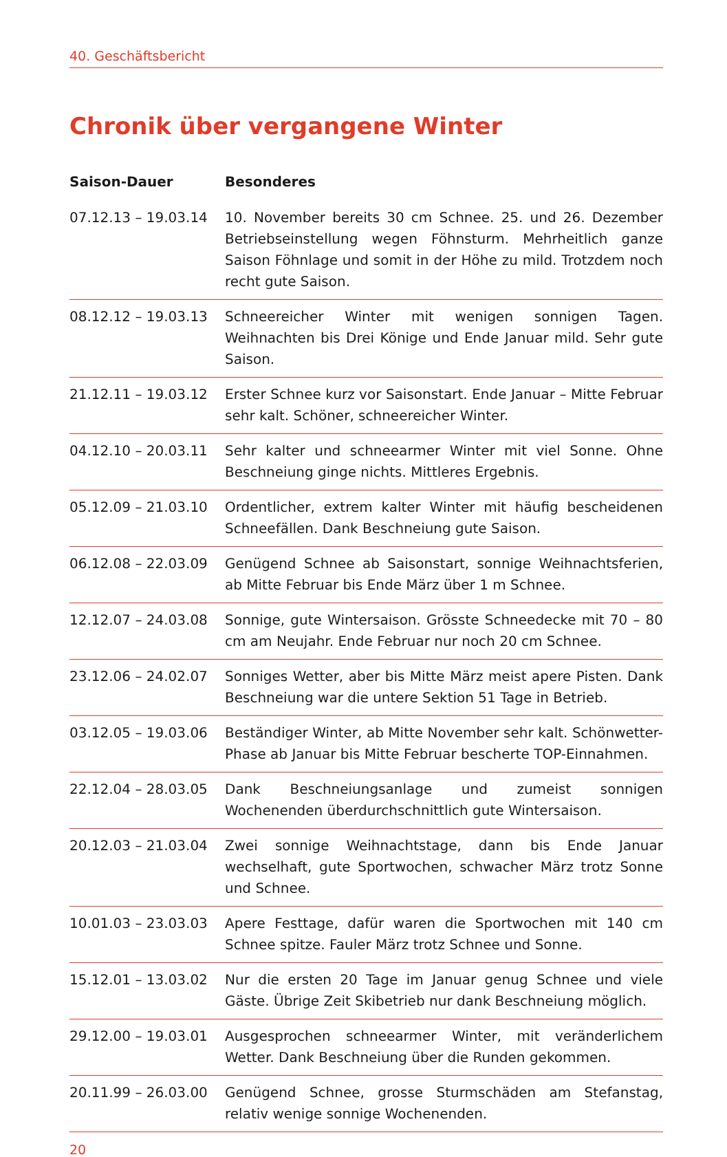40. Geschäftsbericht
Chronik über vergangene Winter
| Saison-Dauer | Besonderes |
| --- | --- |
| 07.12.13 – 19.03.14 | 10. November bereits 30 cm Schnee. 25. und 26. Dezember Betriebseinstellung wegen Föhnsturm. Mehrheitlich ganze Saison Föhnlage und somit in der Höhe zu mild. Trotzdem noch recht gute Saison. |
| 08.12.12 – 19.03.13 | Schneereicher Winter mit wenigen sonnigen Tagen. Weihnachten bis Drei Könige und Ende Januar mild. Sehr gute Saison. |
| 21.12.11 – 19.03.12 | Erster Schnee kurz vor Saisonstart. Ende Januar – Mitte Februar sehr kalt. Schöner, schneereicher Winter. |
| 04.12.10 – 20.03.11 | Sehr kalter und schneearmer Winter mit viel Sonne. Ohne Beschneiung ginge nichts. Mittleres Ergebnis. |
| 05.12.09 – 21.03.10 | Ordentlicher, extrem kalter Winter mit häufig bescheidenen Schneefällen. Dank Beschneiung gute Saison. |
| 06.12.08 – 22.03.09 | Genügend Schnee ab Saisonstart, sonnige Weihnachtsferien, ab Mitte Februar bis Ende März über 1 m Schnee. |
| 12.12.07 – 24.03.08 | Sonnige, gute Wintersaison. Grösste Schneedecke mit 70 – 80 cm am Neujahr. Ende Februar nur noch 20 cm Schnee. |
| 23.12.06 – 24.02.07 | Sonniges Wetter, aber bis Mitte März meist apere Pisten. Dank Beschneiung war die untere Sektion 51 Tage in Betrieb. |
| 03.12.05 – 19.03.06 | Beständiger Winter, ab Mitte November sehr kalt. Schönwetter-Phase ab Januar bis Mitte Februar bescherte TOP-Einnahmen. |
| 22.12.04 – 28.03.05 | Dank Beschneiungsanlage und zumeist sonnigen Wochenenden überdurchschnittlich gute Wintersaison. |
| 20.12.03 – 21.03.04 | Zwei sonnige Weihnachtstage, dann bis Ende Januar wechselhaft, gute Sportwochen, schwacher März trotz Sonne und Schnee. |
| 10.01.03 – 23.03.03 | Apere Festtage, dafür waren die Sportwochen mit 140 cm Schnee spitze. Fauler März trotz Schnee und Sonne. |
| 15.12.01 – 13.03.02 | Nur die ersten 20 Tage im Januar genug Schnee und viele Gäste. Übrige Zeit Skibetrieb nur dank Beschneiung möglich. |
| 29.12.00 – 19.03.01 | Ausgesprochen schneearmer Winter, mit veränderlichem Wetter. Dank Beschneiung über die Runden gekommen. |
| 20.11.99 – 26.03.00 | Genügend Schnee, grosse Sturmschäden am Stefanstag, relativ wenige sonnige Wochenenden. |
20